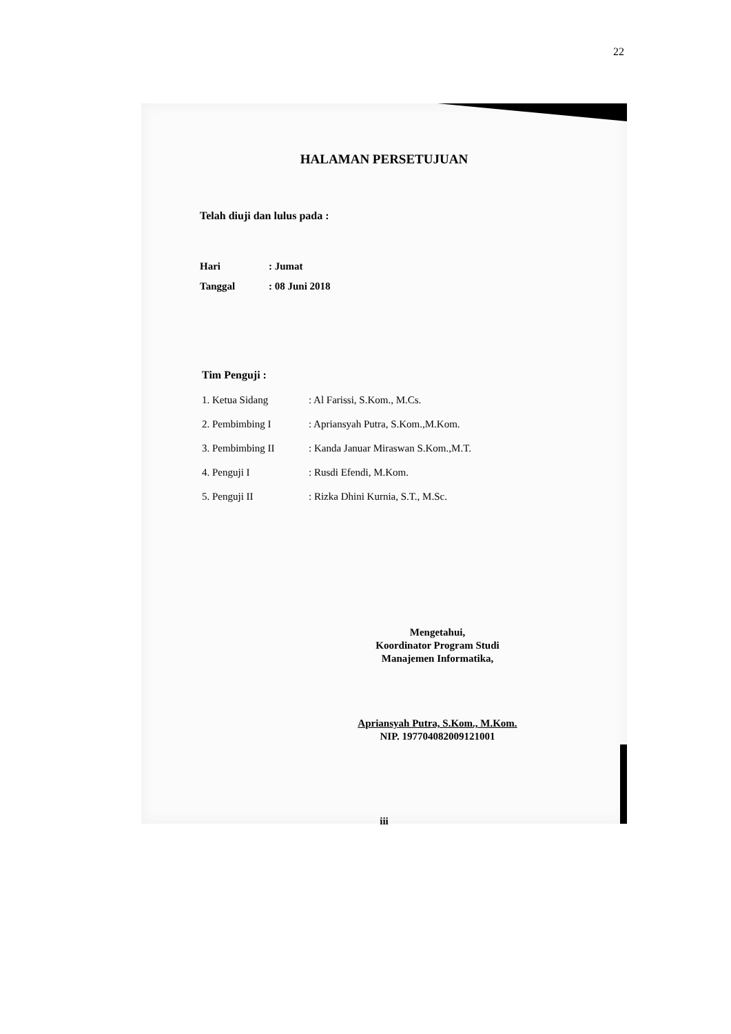22
HALAMAN PERSETUJUAN
Telah diuji dan lulus pada :
| Hari | : Jumat |
| Tanggal | : 08 Juni 2018 |
Tim Penguji :
| 1. Ketua Sidang | : Al Farissi, S.Kom., M.Cs. |
| 2. Pembimbing I | : Apriansyah Putra, S.Kom.,M.Kom. |
| 3. Pembimbing II | : Kanda Januar Miraswan S.Kom.,M.T. |
| 4. Penguji I | : Rusdi Efendi, M.Kom. |
| 5. Penguji II | : Rizka Dhini Kurnia, S.T., M.Sc. |
Mengetahui,
Koordinator Program Studi
Manajemen Informatika,
Apriansyah Putra, S.Kom., M.Kom.
NIP. 197704082009121001
iii